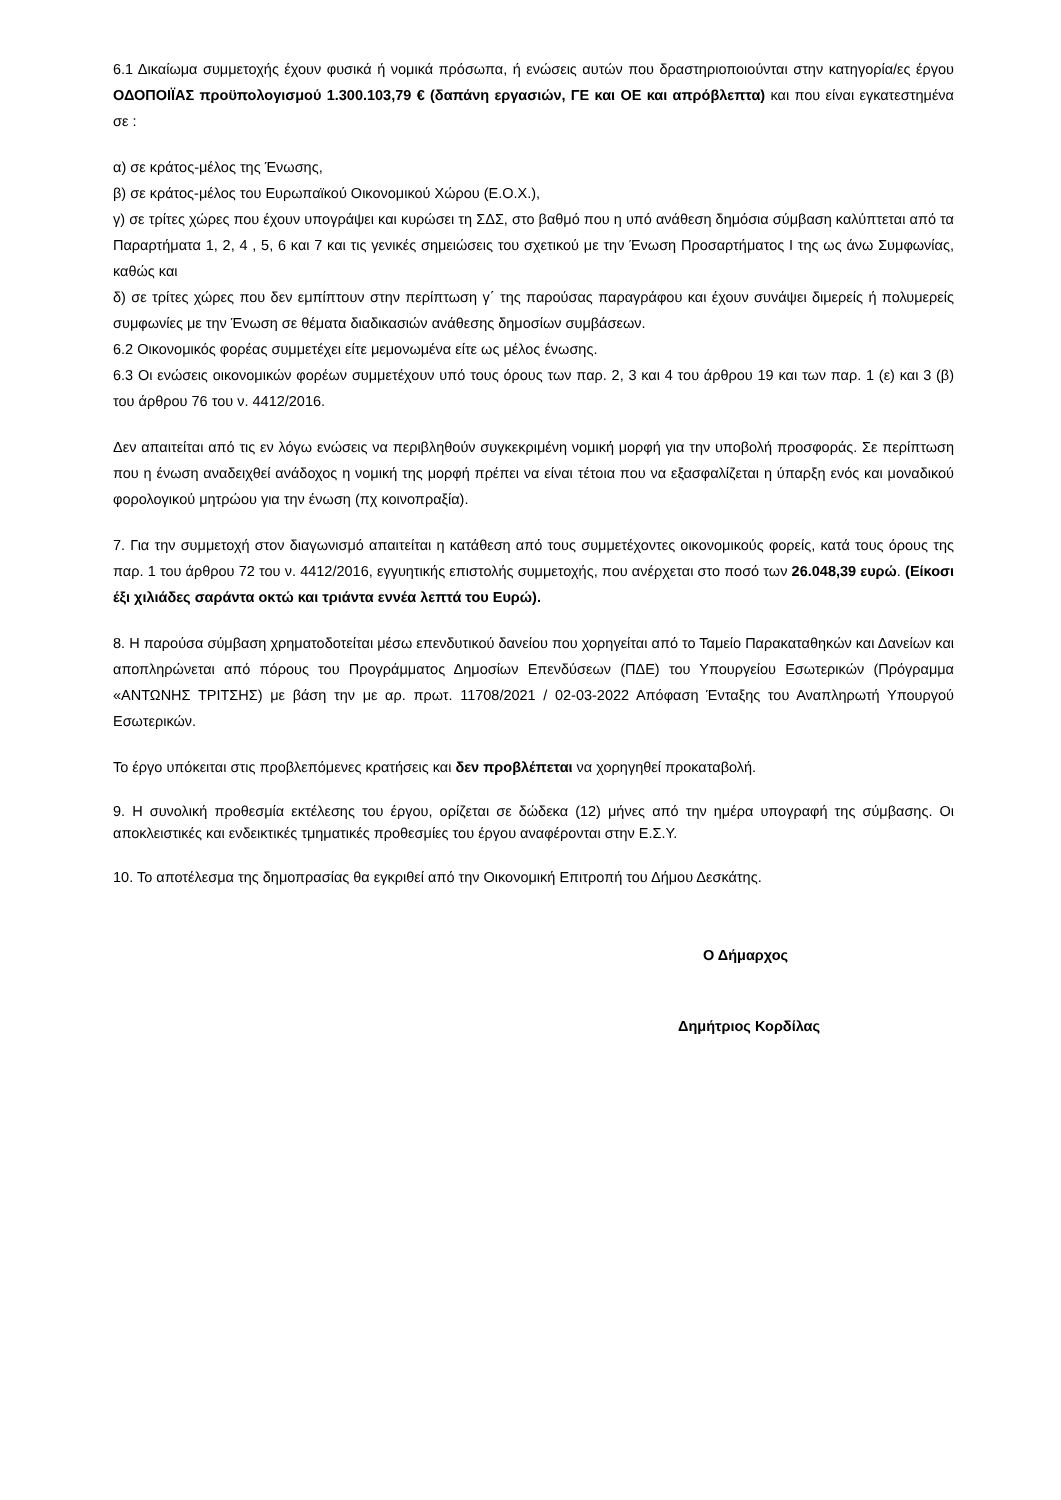6.1 Δικαίωμα συμμετοχής έχουν φυσικά ή νομικά πρόσωπα, ή ενώσεις αυτών που δραστηριοποιούνται στην κατηγορία/ες έργου ΟΔΟΠΟΙΪΑΣ προϋπολογισμού 1.300.103,79 € (δαπάνη εργασιών, ΓΕ και ΟΕ και απρόβλεπτα) και που είναι εγκατεστημένα σε :
α) σε κράτος-μέλος της Ένωσης,
β) σε κράτος-μέλος του Ευρωπαϊκού Οικονομικού Χώρου (Ε.Ο.Χ.),
γ) σε τρίτες χώρες που έχουν υπογράψει και κυρώσει τη ΣΔΣ, στο βαθμό που η υπό ανάθεση δημόσια σύμβαση καλύπτεται από τα Παραρτήματα 1, 2, 4 , 5, 6 και 7 και τις γενικές σημειώσεις του σχετικού με την Ένωση Προσαρτήματος I της ως άνω Συμφωνίας, καθώς και
δ) σε τρίτες χώρες που δεν εμπίπτουν στην περίπτωση γ΄ της παρούσας παραγράφου και έχουν συνάψει διμερείς ή πολυμερείς συμφωνίες με την Ένωση σε θέματα διαδικασιών ανάθεσης δημοσίων συμβάσεων.
6.2 Οικονομικός φορέας συμμετέχει είτε μεμονωμένα είτε ως μέλος ένωσης.
6.3 Οι ενώσεις οικονομικών φορέων συμμετέχουν υπό τους όρους των παρ. 2, 3 και 4 του άρθρου 19 και των παρ. 1 (ε) και 3 (β) του άρθρου 76 του ν. 4412/2016.
Δεν απαιτείται από τις εν λόγω ενώσεις να περιβληθούν συγκεκριμένη νομική μορφή για την υποβολή προσφοράς. Σε περίπτωση που η ένωση αναδειχθεί ανάδοχος η νομική της μορφή πρέπει να είναι τέτοια που να εξασφαλίζεται η ύπαρξη ενός και μοναδικού φορολογικού μητρώου για την ένωση (πχ κοινοπραξία).
7. Για την συμμετοχή στον διαγωνισμό απαιτείται η κατάθεση από τους συμμετέχοντες οικονομικούς φορείς, κατά τους όρους της παρ. 1 του άρθρου 72 του ν. 4412/2016, εγγυητικής επιστολής συμμετοχής, που ανέρχεται στο ποσό των 26.048,39 ευρώ. (Είκοσι έξι χιλιάδες σαράντα οκτώ και τριάντα εννέα λεπτά του Ευρώ).
8. Η παρούσα σύμβαση χρηματοδοτείται μέσω επενδυτικού δανείου που χορηγείται από το Ταμείο Παρακαταθηκών και Δανείων και αποπληρώνεται από πόρους του Προγράμματος Δημοσίων Επενδύσεων (ΠΔΕ) του Υπουργείου Εσωτερικών (Πρόγραμμα «ΑΝΤΩΝΗΣ ΤΡΙΤΣΗΣ) με βάση την με αρ. πρωτ. 11708/2021 / 02-03-2022 Απόφαση Ένταξης του Αναπληρωτή Υπουργού Εσωτερικών.
Το έργο υπόκειται στις προβλεπόμενες κρατήσεις και δεν προβλέπεται να χορηγηθεί προκαταβολή.
9. Η συνολική προθεσμία εκτέλεσης του έργου, ορίζεται σε δώδεκα (12) μήνες από την ημέρα υπογραφή της σύμβασης. Οι αποκλειστικές και ενδεικτικές τμηματικές προθεσμίες του έργου αναφέρονται στην Ε.Σ.Υ.
10. Το αποτέλεσμα της δημοπρασίας θα εγκριθεί από την Οικονομική Επιτροπή του Δήμου Δεσκάτης.
Ο Δήμαρχος
Δημήτριος Κορδίλας